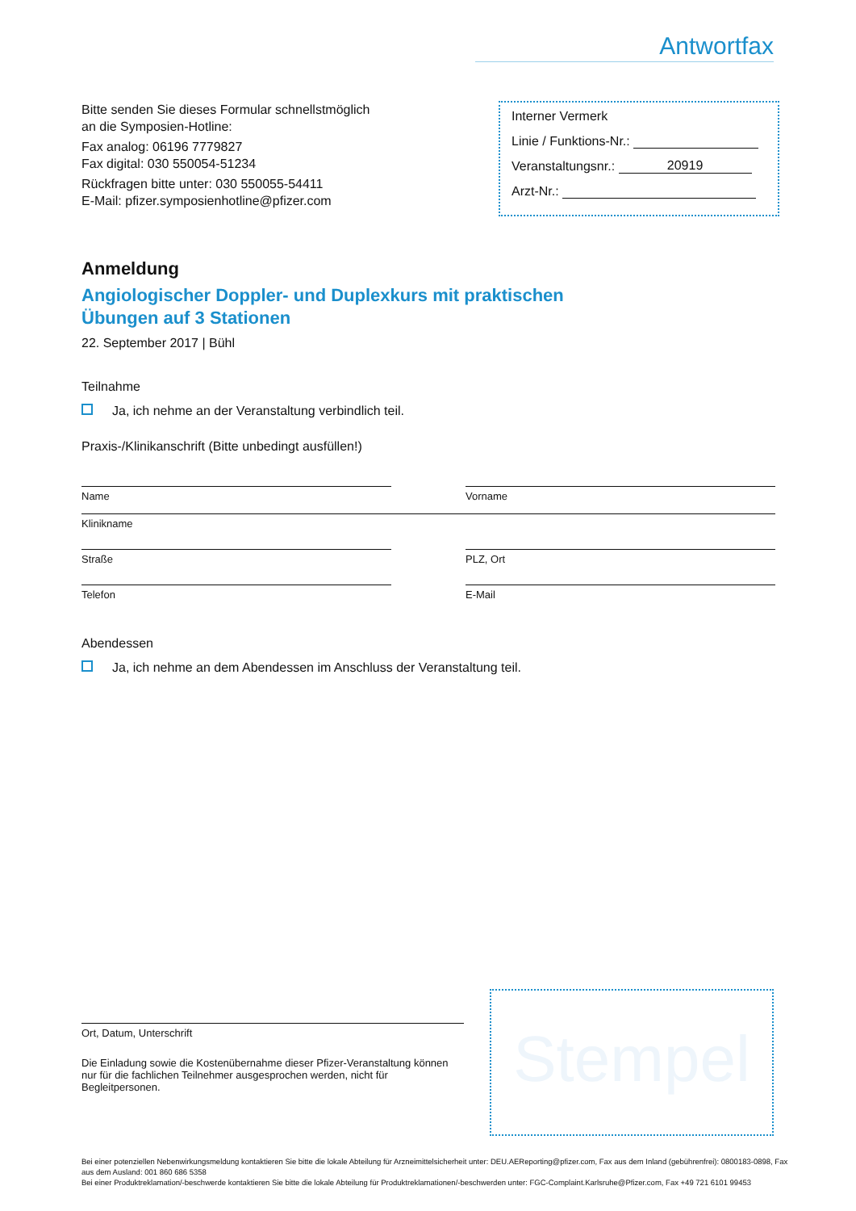Antwortfax
Bitte senden Sie dieses Formular schnellstmöglich
an die Symposien-Hotline:
Fax analog: 06196 7779827
Fax digital: 030 550054-51234
Rückfragen bitte unter: 030 550055-54411
E-Mail: pfizer.symposienhotline@pfizer.com
Interner Vermerk
Linie / Funktions-Nr.:
Veranstaltungsnr.: 20919
Arzt-Nr.:
Anmeldung
Angiologischer Doppler- und Duplexkurs mit praktischen
Übungen auf 3 Stationen
22. September 2017 | Bühl
Teilnahme
Ja, ich nehme an der Veranstaltung verbindlich teil.
Praxis-/Klinikanschrift (Bitte unbedingt ausfüllen!)
Name Vorname
Klinikname
Straße PLZ, Ort
Telefon E-Mail
Abendessen
Ja, ich nehme an dem Abendessen im Anschluss der Veranstaltung teil.
Ort, Datum, Unterschrift
Die Einladung sowie die Kostenübernahme dieser Pfizer-Veranstaltung können nur für die fachlichen Teilnehmer ausgesprochen werden, nicht für Begleitpersonen.
Stempel
Bei einer potenziellen Nebenwirkungsmeldung kontaktieren Sie bitte die lokale Abteilung für Arzneimittelsicherheit unter: DEU.AEReporting@pfizer.com, Fax aus dem Inland (gebührenfrei): 0800183-0898, Fax aus dem Ausland: 001 860 686 5358
Bei einer Produktreklamation/-beschwerde kontaktieren Sie bitte die lokale Abteilung für Produktreklamationen/-beschwerden unter: FGC-Complaint.Karlsruhe@Pfizer.com, Fax +49 721 6101 99453